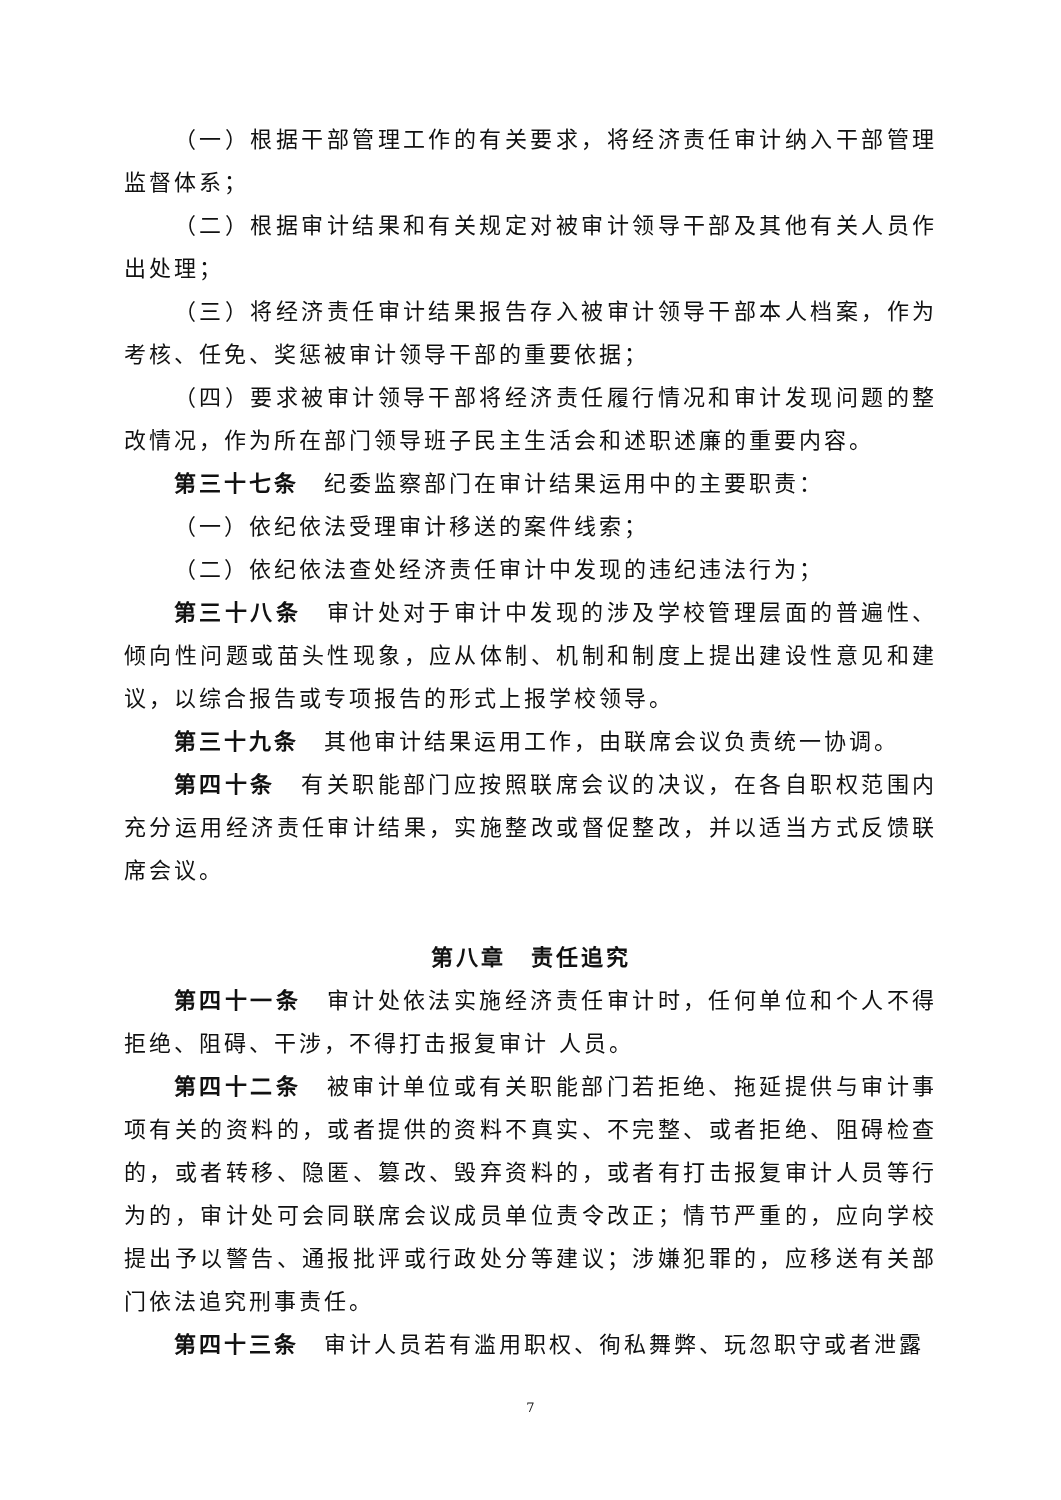（一）根据干部管理工作的有关要求，将经济责任审计纳入干部管理监督体系；
（二）根据审计结果和有关规定对被审计领导干部及其他有关人员作出处理；
（三）将经济责任审计结果报告存入被审计领导干部本人档案，作为考核、任免、奖惩被审计领导干部的重要依据；
（四）要求被审计领导干部将经济责任履行情况和审计发现问题的整改情况，作为所在部门领导班子民主生活会和述职述廉的重要内容。
第三十七条　纪委监察部门在审计结果运用中的主要职责：
（一）依纪依法受理审计移送的案件线索；
（二）依纪依法查处经济责任审计中发现的违纪违法行为；
第三十八条　审计处对于审计中发现的涉及学校管理层面的普遍性、倾向性问题或苗头性现象，应从体制、机制和制度上提出建设性意见和建议，以综合报告或专项报告的形式上报学校领导。
第三十九条　其他审计结果运用工作，由联席会议负责统一协调。
第四十条　有关职能部门应按照联席会议的决议，在各自职权范围内充分运用经济责任审计结果，实施整改或督促整改，并以适当方式反馈联席会议。
第八章　责任追究
第四十一条　审计处依法实施经济责任审计时，任何单位和个人不得拒绝、阻碍、干涉，不得打击报复审计 人员。
第四十二条　被审计单位或有关职能部门若拒绝、拖延提供与审计事项有关的资料的，或者提供的资料不真实、不完整、或者拒绝、阻碍检查的，或者转移、隐匿、篡改、毁弃资料的，或者有打击报复审计人员等行为的，审计处可会同联席会议成员单位责令改正；情节严重的，应向学校提出予以警告、通报批评或行政处分等建议；涉嫌犯罪的，应移送有关部门依法追究刑事责任。
第四十三条　审计人员若有滥用职权、徇私舞弊、玩忽职守或者泄露
7